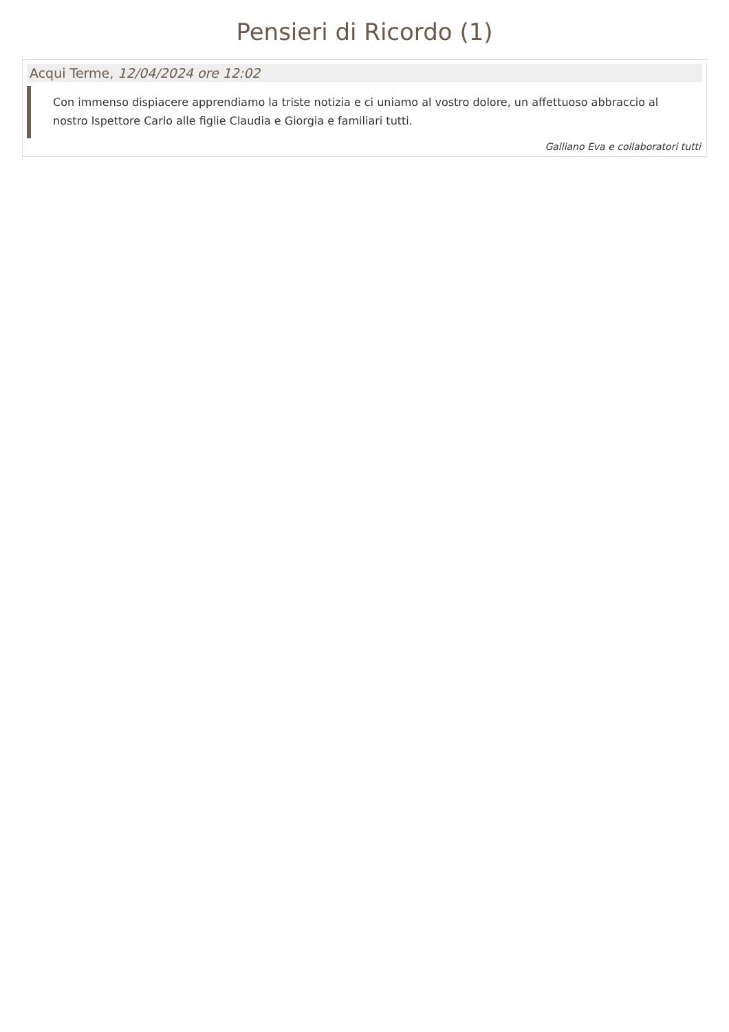Pensieri di Ricordo (1)
Acqui Terme, 12/04/2024 ore 12:02
Con immenso dispiacere apprendiamo la triste notizia e ci uniamo al vostro dolore, un affettuoso abbraccio al nostro Ispettore Carlo alle figlie Claudia e Giorgia e familiari tutti.
Galliano Eva e collaboratori tutti